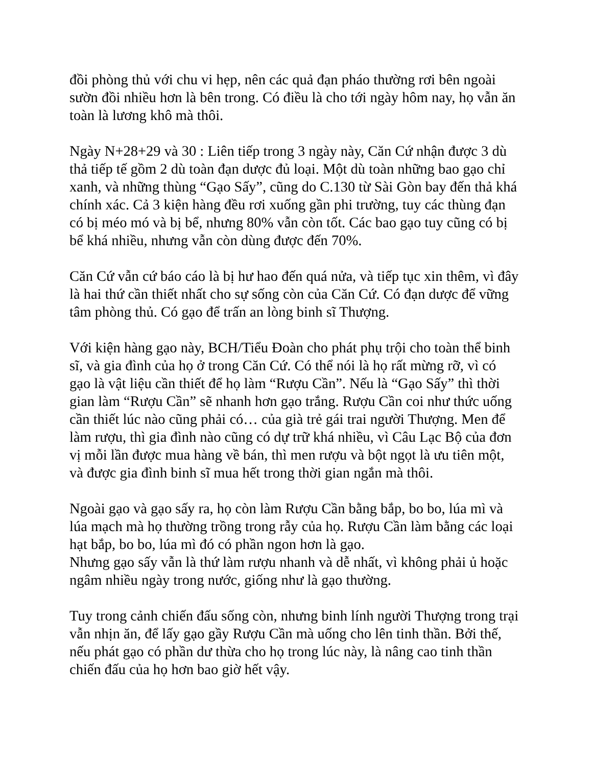đồi phòng thủ với chu vi hẹp, nên các quả đạn pháo thường rơi bên ngoài sườn đồi nhiều hơn là bên trong. Có điều là cho tới ngày hôm nay, họ vẫn ăn toàn là lương khô mà thôi.
Ngày N+28+29 và 30 : Liên tiếp trong 3 ngày này, Căn Cứ nhận được 3 dù thả tiếp tế gồm 2 dù toàn đạn dược đủ loại. Một dù toàn những bao gạo chỉ xanh, và những thùng “Gạo Sấy”, cũng do C.130 từ Sài Gòn bay đến thả khá chính xác. Cả 3 kiện hàng đều rơi xuống gần phi trường, tuy các thùng đạn có bị méo mó và bị bể, nhưng 80% vẫn còn tốt. Các bao gạo tuy cũng có bị bể khá nhiều, nhưng vẫn còn dùng được đến 70%.
Căn Cứ vẫn cứ báo cáo là bị hư hao đến quá nửa, và tiếp tục xin thêm, vì đây là hai thứ cần thiết nhất cho sự sống còn của Căn Cứ. Có đạn dược để vững tâm phòng thủ. Có gạo để trấn an lòng binh sĩ Thượng.
Với kiện hàng gạo này, BCH/Tiểu Đoàn cho phát phụ trội cho toàn thể binh sĩ, và gia đình của họ ở trong Căn Cứ. Có thể nói là họ rất mừng rỡ, vì có gạo là vật liệu cần thiết để họ làm “Rượu Cần”. Nếu là “Gạo Sấy” thì thời gian làm “Rượu Cần” sẽ nhanh hơn gạo trắng. Rượu Cần coi như thức uống cần thiết lúc nào cũng phải có… của già trẻ gái trai người Thượng. Men để làm rượu, thì gia đình nào cũng có dự trữ khá nhiều, vì Câu Lạc Bộ của đơn vị mỗi lần được mua hàng về bán, thì men rượu và bột ngọt là ưu tiên một, và được gia đình binh sĩ mua hết trong thời gian ngắn mà thôi.
Ngoài gạo và gạo sấy ra, họ còn làm Rượu Cần bằng bắp, bo bo, lúa mì và lúa mạch mà họ thường trồng trong rẫy của họ. Rượu Cần làm bằng các loại hạt bắp, bo bo, lúa mì đó có phần ngon hơn là gạo.
Nhưng gạo sấy vẫn là thứ làm rượu nhanh và dễ nhất, vì không phải ủ hoặc ngâm nhiều ngày trong nước, giống như là gạo thường.
Tuy trong cảnh chiến đấu sống còn, nhưng binh lính người Thượng trong trại vẫn nhịn ăn, để lấy gạo gầy Rượu Cần mà uống cho lên tinh thần. Bởi thế, nếu phát gạo có phần dư thừa cho họ trong lúc này, là nâng cao tinh thần chiến đấu của họ hơn bao giờ hết vậy.